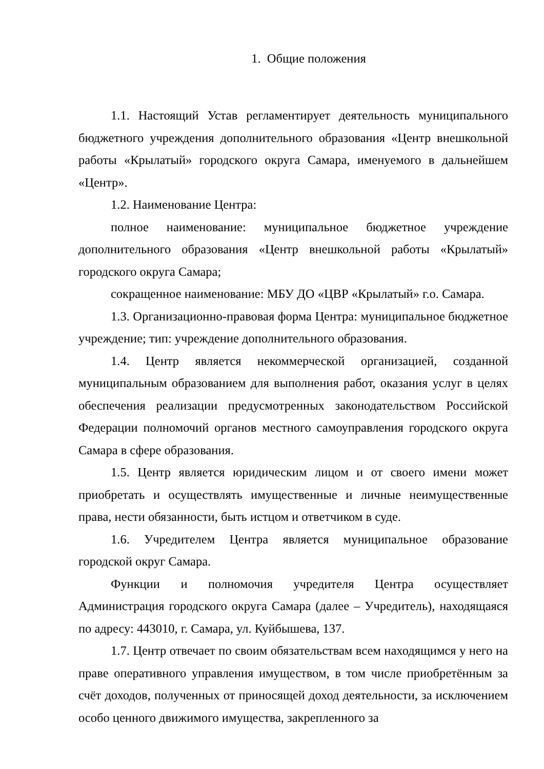1. Общие положения
1.1. Настоящий Устав регламентирует деятельность муниципального бюджетного учреждения дополнительного образования «Центр внешкольной работы «Крылатый» городского округа Самара, именуемого в дальнейшем «Центр».
1.2. Наименование Центра:
полное наименование: муниципальное бюджетное учреждение дополнительного образования «Центр внешкольной работы «Крылатый» городского округа Самара;
сокращенное наименование: МБУ ДО «ЦВР «Крылатый» г.о. Самара.
1.3. Организационно-правовая форма Центра: муниципальное бюджетное учреждение; тип: учреждение дополнительного образования.
1.4. Центр является некоммерческой организацией, созданной муниципальным образованием для выполнения работ, оказания услуг в целях обеспечения реализации предусмотренных законодательством Российской Федерации полномочий органов местного самоуправления городского округа Самара в сфере образования.
1.5. Центр является юридическим лицом и от своего имени может приобретать и осуществлять имущественные и личные неимущественные права, нести обязанности, быть истцом и ответчиком в суде.
1.6. Учредителем Центра является муниципальное образование городской округ Самара.
Функции и полномочия учредителя Центра осуществляет Администрация городского округа Самара (далее – Учредитель), находящаяся по адресу: 443010, г. Самара, ул. Куйбышева, 137.
1.7. Центр отвечает по своим обязательствам всем находящимся у него на праве оперативного управления имуществом, в том числе приобретённым за счёт доходов, полученных от приносящей доход деятельности, за исключением особо ценного движимого имущества, закрепленного за